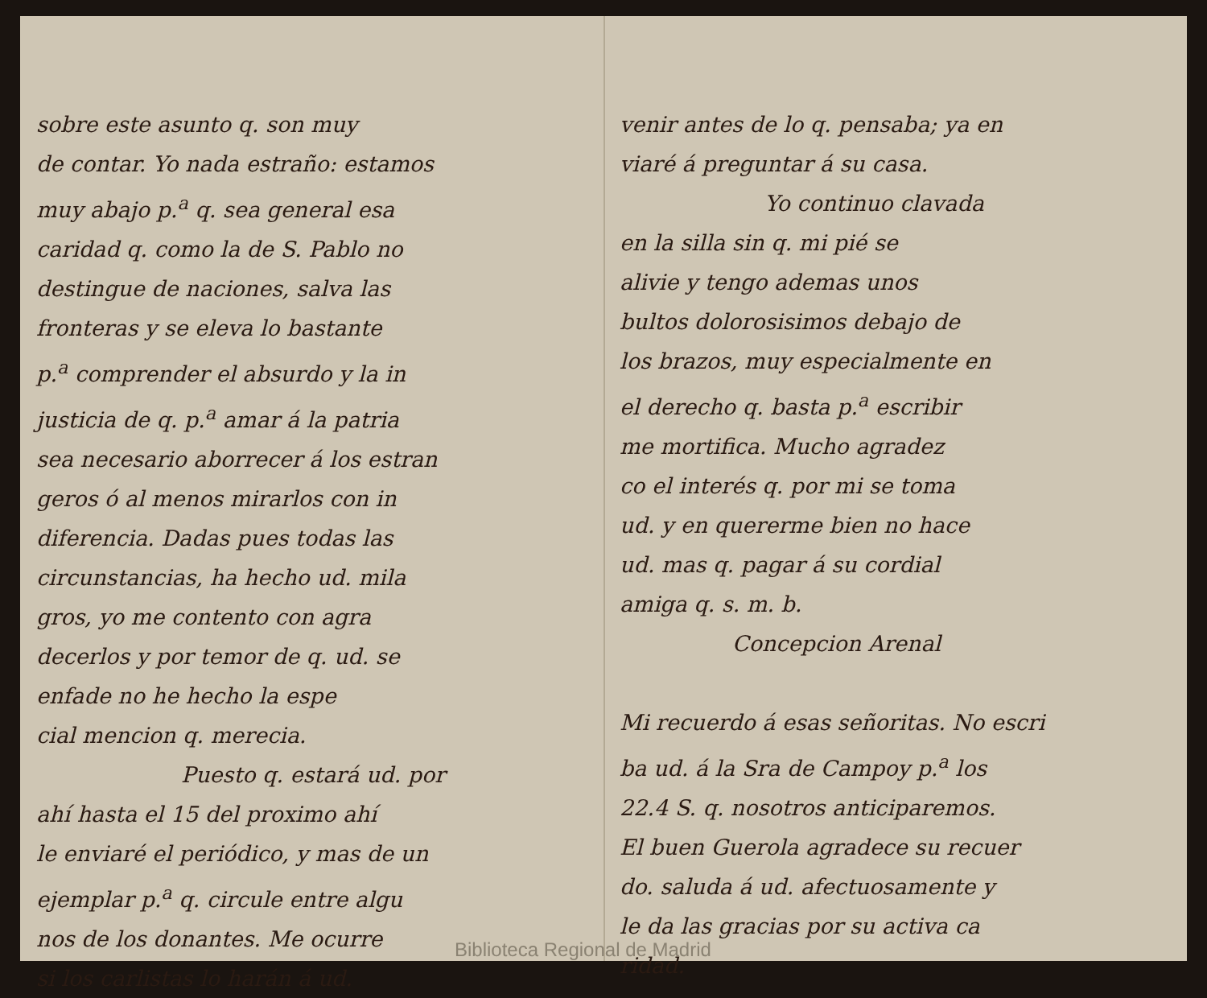sobre este asunto q. son muy
de contar. Yo nada estraño: estamos
muy abajo p.<sup>a</sup> q. sea general esa
caridad q. como la de S. Pablo no
destingue de naciones, salva las
fronteras y se eleva lo bastante
p.<sup>a</sup> comprender el absurdo y la in
justicia de q. p.<sup>a</sup> amar á la patria
sea necesario aborrecer á los estran
geros ó al menos mirarlos con in
diferencia. Dadas pues todas las
circunstancias, ha hecho ud. mila
gros, yo me contento con agra
decerlos y por temor de q. ud. se
enfade no he hecho la espe
cial mencion q. merecia.
Puesto q. estará ud. por
ahí hasta el 15 del proximo ahí
le enviaré el periódico, y mas de un
ejemplar p.<sup>a</sup> q. circule entre algu
nos de los donantes. Me ocurre
si los carlistas lo harán á ud.
venir antes de lo q. pensaba; ya en
viaré á preguntar á su casa.
Yo continuo clavada
en la silla sin q. mi pié se
alivie y tengo ademas unos
bultos dolorosisimos debajo de
los brazos, muy especialmente en
el derecho q. basta p.<sup>a</sup> escribir
me mortifica. Mucho agradez
co el interés q. por mi se toma
ud. y en quererme bien no hace
ud. mas q. pagar á su cordial
amiga q. s. m. b.
Concepcion Arenal
Mi recuerdo á esas señoritas. No escri
ba ud. á la Sra de Campoy p.<sup>a</sup> los
22.4 S. q. nosotros anticiparemos.
El buen Guerola agradece su recuer
do. saluda á ud. afectuosamente y
le da las gracias por su activa ca
ridad.
Biblioteca Regional de Madrid